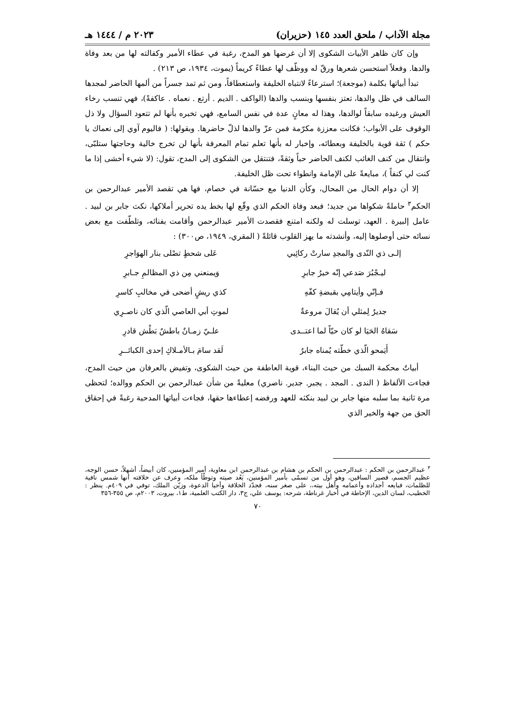مجلة الآداب / ملحق العدد ١٤٥ (حزيران) ٢٠٢٣ م / ١٤٤٤ هـ
وإن كان ظاهر الأبيات الشكوى إلا أن غرضها هو المدح، رغبة في عطاء الأمير وكفالته لها من بعد وفاة والدها. وفعلاً استحسن شعرها ورقّ له ووظّف لها عطاءً كريماً (يموت، ١٩٣٤، ص ٢١٣) .
تبدأ أبياتها بكلمة (موجعة)؛ استرعاءً لانتباه الخليفة واستعطافاً، ومن ثم تمد جسراً من ألمها الحاضر لمجدها السالف في ظل والدها، تعتز بنفسها وبنسب والدها (الواكف . الديم . أرتع . نعماه . عاكفةً)، فهي تنسب رخاء العيش ورغيده سابقاً لوالدها، وهذا له معانٍ عدة في نفس السامع، فهي تخبره بأنها لم تتعود السؤال ولا ذل الوقوف على الأبواب؛ فكانت معززة مكرّمة فمن عزّ والدها لذلّ حاضرها. وبقولها: ( فاليوم آوي إلى نعماك يا حكم ) ثقة قوية بالخليفة وبعطائه، وإخبار له بأنها تعلم تمام المعرفة بأنها لن تخرج خالية وحاجتها ستلبّى، وانتقال من كنف الغائب لكنف الحاضر حباً وثقةً، فتنتقل من الشكوى إلى المدح، تقول: (لا شيء أخشى إذا ما كنت لي كنفاً )، مبايعةً على الإمامة وانطواء تحت ظل الخليفة.
إلا أن دوام الحال من المحال، وكأن الدنيا مع حسّانة في خصام، فها هي تقصد الأمير عبدالرحمن بن الحكم<sup>٣</sup> حاملةً شكواها من جديد؛ فبعد وفاة الحكم الذي وقّع لها بخط يده تحرير أملاكها، نكث جابر بن لبيد . عامل إلبيرة . العهد، توسلت له ولكنه امتنع فقصدت الأمير عبدالرحمن وأقامت بفنائه، وتلطّفت مع بعض نسائه حتى أوصلوها إليه، وأنشدته ما يهز القلوب قائلةً ( المقري، ١٩٤٩، ص٣٠٠) :
إلـى ذي النّدى والمجدِ سارتْ ركائِبي
عَلى شحطٍ تصْلى بنار الهوَاجرِ
ليـجْبُرَ صَدعي إنّه خيرُ جابرِ
وَيمنعني مِن ذي المظالمِ جـابرِ
فـإنّي وأيتامِي بقبضةِ كفّهِ
كذي ريشٍ أضحى في مخالبِ كاسرِ
جديرٌ لِمثلي أن يُقالَ مروعةٌ
لموتِ أبي العاصي الّذي كان ناصـرِي
سَقاهُ الحَيَا لو كان حيّاً لما اعتــدى
علـيّ زمـانٌ باطشٌ بَطْش قادرِ
أَيَمحو الّذي خطّته يُمناه جابرٌ
لَقد سامَ بـالأمـلاكِ إحدى الكبائــرِ
أبياتٌ محكمة السبك من حيث البناء، قوية العاطفة من حيث الشكوى، وتفيض بالعرفان من حيث المدح، فجاءت الألفاظ ( الندى . المجد . يجبر. جدير. ناصري) معليةً من شأن عبدالرحمن بن الحكم ووالده؛ لتحظى مرة ثانية بما سلبه منها جابر بن لبيد بنكثه للعهد ورفضه إعطاءها حقها، فجاءت أبياتها المدحية رغبةً في إحقاق الحق من جهة والخير الذي
<sup>٣</sup> عبدالرحمن بن الحكم : عبدالرحمن بن الحكم بن هشام بن عبدالرحمن ابن معاوية، أمير المؤمنين، كان أبيضاً، أشهلاً، حسن الوجه، عظيم الجسم، قصير الساقين، وهو أول من تسمّى بأمير المؤمنين، بَعُد صيته وتوطّأ ملكه، وعرف عن خلافته أنها شمس نافية للظلمات، فبايعه أجداده وأعمامه وأهل بيته،، على صغر سنه، فجدّد الخلافة وأحيا الدعوة، وزيّن الملك، توفي في ٤٠٩م. ينظر : الخطيب، لسان الدين، الإحاطة في أخبار غرناطة، شرحه: يوسف علي، ج٣، دار الكتب العلمية، ط١، بيروت، ٢٠٠٣م، ص ٣٥٥-٣٥٦
٧٠